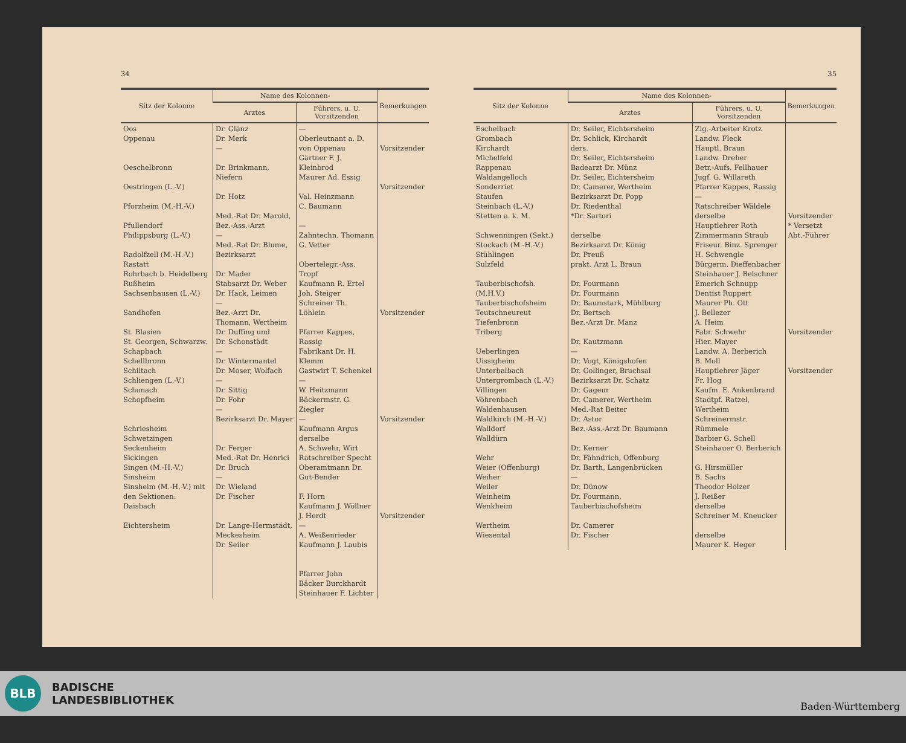34
| Sitz der Kolonne | Name des Kolonnen- | | Bemerkungen |
| --- | --- | --- | --- |
| | Arztes | Führers, u. U. Vorsitzenden | |
| Oos Oppenau Oeschelbronn Oestringen (L.-V.) Pforzheim (M.-H.-V.) Pfullendorf Philippsburg (L.-V.) Radolfzell (M.-H.-V.) Rastatt Rohrbach b. Heidelberg Rußheim Sachsenhausen (L.-V.) Sandhofen St. Blasien St. Georgen, Schwarzw. Schapbach Schellbronn Schiltach Schliengen (L.-V.) Schonach Schopfheim Schriesheim Schwetzingen Seckenheim Sickingen Singen (M.-H.-V.) Sinsheim Sinsheim (M.-H.-V.) mit den Sektionen: Daisbach Eichtersheim | Dr. Glänz Dr. Merk — Dr. Brinkmann, Niefern Dr. Hotz Med.-Rat Dr. Marold, Bez.-Ass.-Arzt — Med.-Rat Dr. Blume, Bezirksarzt Dr. Mader Stabsarzt Dr. Weber Dr. Hack, Leimen — Bez.-Arzt Dr. Thomann, Wertheim Dr. Duffing und Dr. Schonstädt — Dr. Wintermantel Dr. Moser, Wolfach — Dr. Sittig Dr. Fohr — Bezirksarzt Dr. Mayer Dr. Ferger Med.-Rat Dr. Henrici Dr. Bruch — Dr. Wieland Dr. Fischer Dr. Lange-Hermstädt, Meckesheim Dr. Seiler | — Oberleutnant a. D. von Oppenau Gärtner F. J. Kleinbrod Maurer Ad. Essig Val. Heinzmann C. Baumann — Zahntechn. Thomann G. Vetter Obertelegr.-Ass. Tropf Kaufmann R. Ertel Joh. Steiger Schreiner Th. Löhlein Pfarrer Kappes, Rassig Fabrikant Dr. H. Klemm Gastwirt T. Schenkel — W. Heitzmann Bäckermstr. G. Ziegler — Kaufmann Argus derselbe A. Schwehr, Wirt Ratschreiber Specht Oberamtmann Dr. Gut-Bender F. Horn Kaufmann J. Wöllner J. Herdt — A. Weißenrieder Kaufmann J. Laubis Pfarrer John Bäcker Burckhardt Steinhauer F. Lichter | Vorsitzender Vorsitzender Vorsitzender Vorsitzender Vorsitzender |
35
| Sitz der Kolonne | Name des Kolonnen- | | Bemerkungen |
| --- | --- | --- | --- |
| | Arztes | Führers, u. U. Vorsitzenden | |
| Eschelbach Grombach Kirchardt Michelfeld Rappenau Waldangelloch Sonderriet Staufen Steinbach (L.-V.) Stetten a. k. M. Schwenningen (Sekt.) Stockach (M.-H.-V.) Stühlingen Sulzfeld Tauberbischofsh. (M.H.V.) Tauberbischofsheim Teutschneureut Tiefenbronn Triberg Ueberlingen Uissigheim Unterbalbach Untergrombach (L.-V.) Villingen Vöhrenbach Waldenhausen Waldkirch (M.-H.-V.) Walldorf Walldürn Wehr Weier (Offenburg) Weiher Weiler Weinheim Wenkheim Wertheim Wiesental | Dr. Seiler, Eichtersheim Dr. Schlick, Kirchardt ders. Dr. Seiler, Eichtersheim Badearzt Dr. Münz Dr. Seiler, Eichtersheim Dr. Camerer, Wertheim Bezirksarzt Dr. Popp Dr. Riedenthal *Dr. Sartori derselbe Bezirksarzt Dr. König Dr. Preuß prakt. Arzt L. Braun Dr. Fourmann Dr. Fourmann Dr. Baumstark, Mühlburg Dr. Bertsch Bez.-Arzt Dr. Manz Dr. Kautzmann — Dr. Vogt, Königshofen Dr. Gollinger, Bruchsal Bezirksarzt Dr. Schatz Dr. Gageur Dr. Camerer, Wertheim Med.-Rat Beiter Dr. Astor Bez.-Ass.-Arzt Dr. Baumann Dr. Kerner Dr. Fähndrich, Offenburg Dr. Barth, Langenbrücken — Dr. Dünow Dr. Fourmann, Tauberbischofsheim Dr. Camerer Dr. Fischer | Zig.-Arbeiter Krotz Landw. Fleck Hauptl. Braun Landw. Dreher Betr.-Aufs. Fellhauer Jugf. G. Willareth Pfarrer Kappes, Rassig — Ratschreiber Wäldele derselbe Hauptlehrer Roth Zimmermann Straub Friseur. Binz. Sprenger H. Schwengle Bürgerm. Dieffenbacher Steinhauer J. Belschner Emerich Schnupp Dentist Ruppert Maurer Ph. Ott J. Bellezer A. Heim Fabr. Schwehr Hier. Mayer Landw. A. Berberich B. Moll Hauptlehrer Jäger Fr. Hog Kaufm. E. Ankenbrand Stadtpf. Ratzel, Wertheim Schreinermstr. Rümmele Barbier G. Schell Steinhauer O. Berberich G. Hirsmüller B. Sachs Theodor Holzer J. Reißer derselbe Schreiner M. Kneucker derselbe Maurer K. Heger | Vorsitzender * Versetzt Abt.-Führer Vorsitzender Vorsitzender |
BLB
BADISCHE
LANDESBIBLIOTHEK
Baden-Württemberg